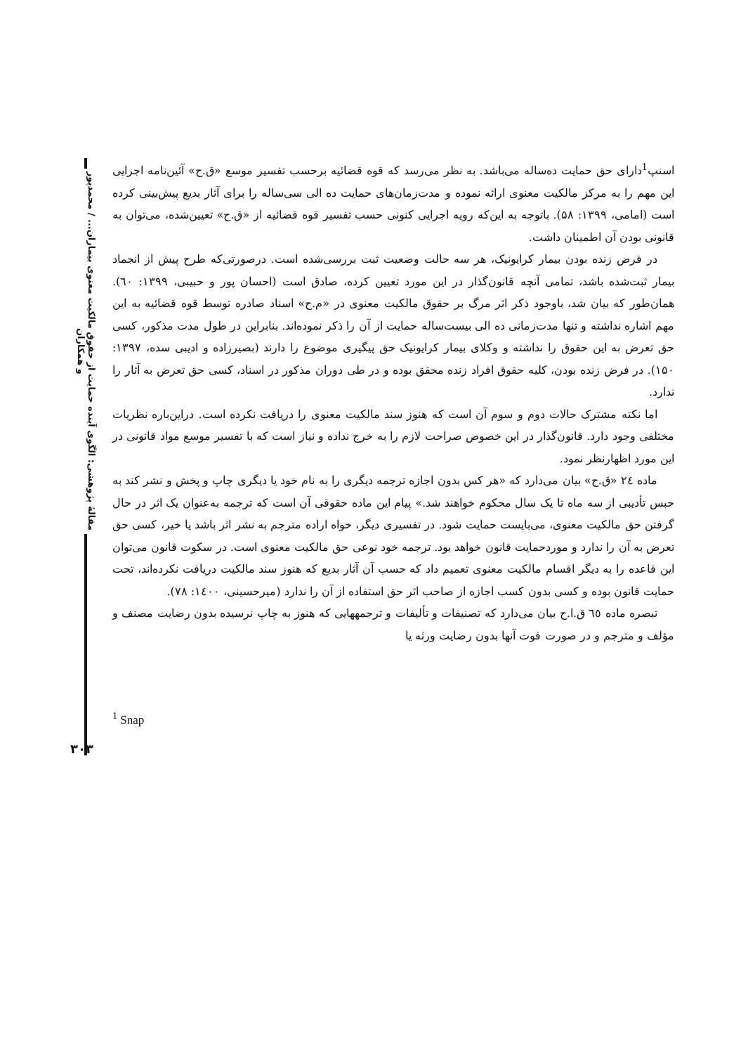مقالهٔ پژوهشی: الگوی آینده حمایت از حقوق مالکیت معنوی بیماران... / محمدپور و همکاران
اسنپ<sup>1</sup>دارای حق حمایت ده‌ساله می‌باشد. به نظر می‌رسد که قوه قضائیه برحسب تفسیر موسع «ق.ح» آئین‌نامه اجرایی این مهم را به مرکز مالکیت معنوی ارائه نموده و مدت‌زمان‌های حمایت ده الی سی‌ساله را برای آثار بدیع پیش‌بینی کرده است (امامی، ۱۳۹۹: ۵۸). باتوجه به این‌که رویه اجرایی کنونی حسب تفسیر قوه قضائیه از «ق.ح» تعیین‌شده، می‌توان به قانونی بودن آن اطمینان داشت.
در فرض زنده بودن بیمار کرایونیک، هر سه حالت وضعیت ثبت بررسی‌شده است. درصورتی‌که طرح پیش از انجماد بیمار ثبت‌شده باشد، تمامی آنچه قانون‌گذار در این مورد تعیین کرده، صادق است (احسان پور و حبیبی، ۱۳۹۹: ٦٠). همان‌طور که بیان شد، باوجود ذکر اثر مرگ بر حقوق مالکیت معنوی در «م.ح» اسناد صادره توسط قوه قضائیه به این مهم اشاره نداشته و تنها مدت‌زمانی ده الی بیست‌ساله حمایت از آن را ذکر نموده‌اند. بنابراین در طول مدت مذکور، کسی حق تعرض به این حقوق را نداشته و وکلای بیمار کرایونیک حق پیگیری موضوع را دارند (بصیرزاده و ادیبی سده، ۱۳۹۷: ۱۵۰). در فرض زنده بودن، کلیه حقوق افراد زنده محقق بوده و در طی دوران مذکور در اسناد، کسی حق تعرض به آثار را ندارد.
اما نکته مشترک حالات دوم و سوم آن است که هنوز سند مالکیت معنوی را دریافت نکرده است. دراین‌باره نظریات مختلفی وجود دارد. قانون‌گذار در این خصوص صراحت لازم را به خرج نداده و نیاز است که با تفسیر موسع مواد قانونی در این مورد اظهارنظر نمود.
ماده ٢٤ «ق.ح» بیان می‌دارد که «هر کس بدون اجازه ترجمه دیگری را به نام خود یا دیگری چاپ و پخش و نشر کند به حبس تأدیبی از سه ماه تا یک سال محکوم خواهند شد.» پیام این ماده حقوقی آن است که ترجمه به‌عنوان یک اثر در حال گرفتن حق مالکیت معنوی، می‌بایست حمایت شود. در تفسیری دیگر، خواه اراده مترجم به نشر اثر باشد یا خیر، کسی حق تعرض به آن را ندارد و موردحمایت قانون خواهد بود. ترجمه خود نوعی حق مالکیت معنوی است. در سکوت قانون می‌توان این قاعده را به دیگر اقسام مالکیت معنوی تعمیم داد که حسب آن آثار بدیع که هنوز سند مالکیت دریافت نکرده‌اند، تحت حمایت قانون بوده و کسی بدون کسب اجازه از صاحب اثر حق استفاده از آن را ندارد (میرحسینی، ۱٤۰۰: ۷۸).
تبصره ماده ٦٥ ق.ا.ح بیان می‌دارد که تصنیفات و تألیفات و ترجمههایی که هنوز به چاپ نرسیده بدون رضایت مصنف و مؤلف و مترجم و در صورت فوت آنها بدون رضایت ورثه یا
<sup>1</sup> Snap
۳۰۳